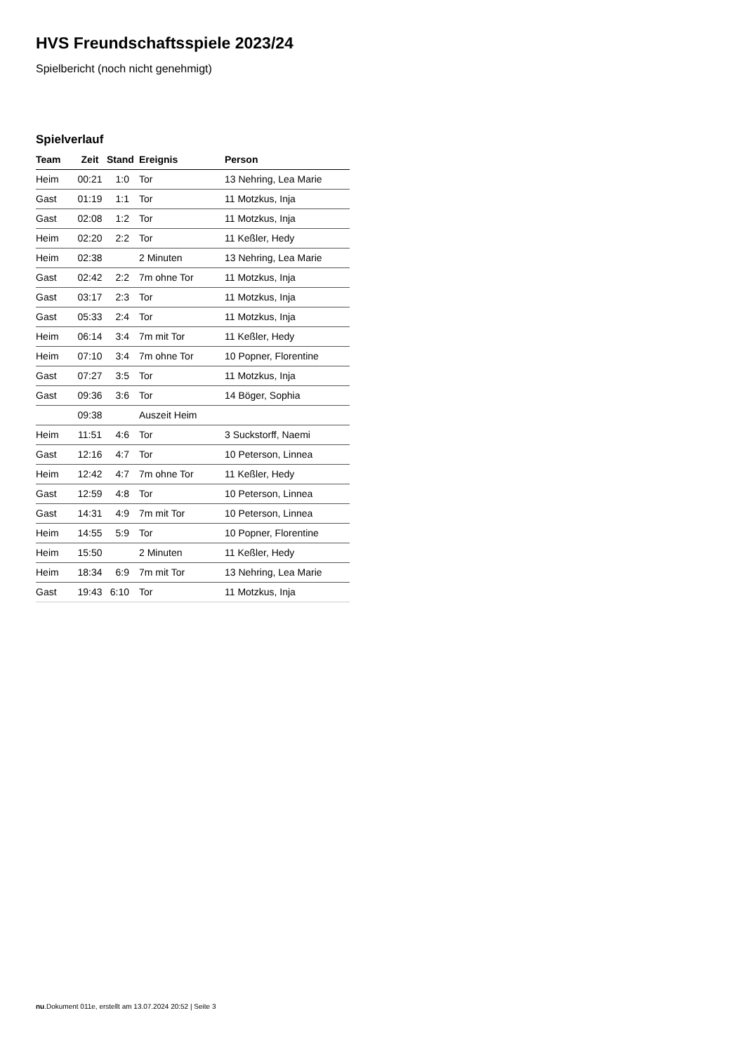HVS Freundschaftsspiele 2023/24
Spielbericht (noch nicht genehmigt)
Spielverlauf
| Team | Zeit | Stand | Ereignis | Person |
| --- | --- | --- | --- | --- |
| Heim | 00:21 | 1:0 | Tor | 13 Nehring, Lea Marie |
| Gast | 01:19 | 1:1 | Tor | 11 Motzkus, Inja |
| Gast | 02:08 | 1:2 | Tor | 11 Motzkus, Inja |
| Heim | 02:20 | 2:2 | Tor | 11 Keßler, Hedy |
| Heim | 02:38 | | 2 Minuten | 13 Nehring, Lea Marie |
| Gast | 02:42 | 2:2 | 7m ohne Tor | 11 Motzkus, Inja |
| Gast | 03:17 | 2:3 | Tor | 11 Motzkus, Inja |
| Gast | 05:33 | 2:4 | Tor | 11 Motzkus, Inja |
| Heim | 06:14 | 3:4 | 7m mit Tor | 11 Keßler, Hedy |
| Heim | 07:10 | 3:4 | 7m ohne Tor | 10 Popner, Florentine |
| Gast | 07:27 | 3:5 | Tor | 11 Motzkus, Inja |
| Gast | 09:36 | 3:6 | Tor | 14 Böger, Sophia |
| | 09:38 | | Auszeit Heim | |
| Heim | 11:51 | 4:6 | Tor | 3 Suckstorff, Naemi |
| Gast | 12:16 | 4:7 | Tor | 10 Peterson, Linnea |
| Heim | 12:42 | 4:7 | 7m ohne Tor | 11 Keßler, Hedy |
| Gast | 12:59 | 4:8 | Tor | 10 Peterson, Linnea |
| Gast | 14:31 | 4:9 | 7m mit Tor | 10 Peterson, Linnea |
| Heim | 14:55 | 5:9 | Tor | 10 Popner, Florentine |
| Heim | 15:50 | | 2 Minuten | 11 Keßler, Hedy |
| Heim | 18:34 | 6:9 | 7m mit Tor | 13 Nehring, Lea Marie |
| Gast | 19:43 | 6:10 | Tor | 11 Motzkus, Inja |
nu.Dokument 011e, erstellt am 13.07.2024 20:52 | Seite 3